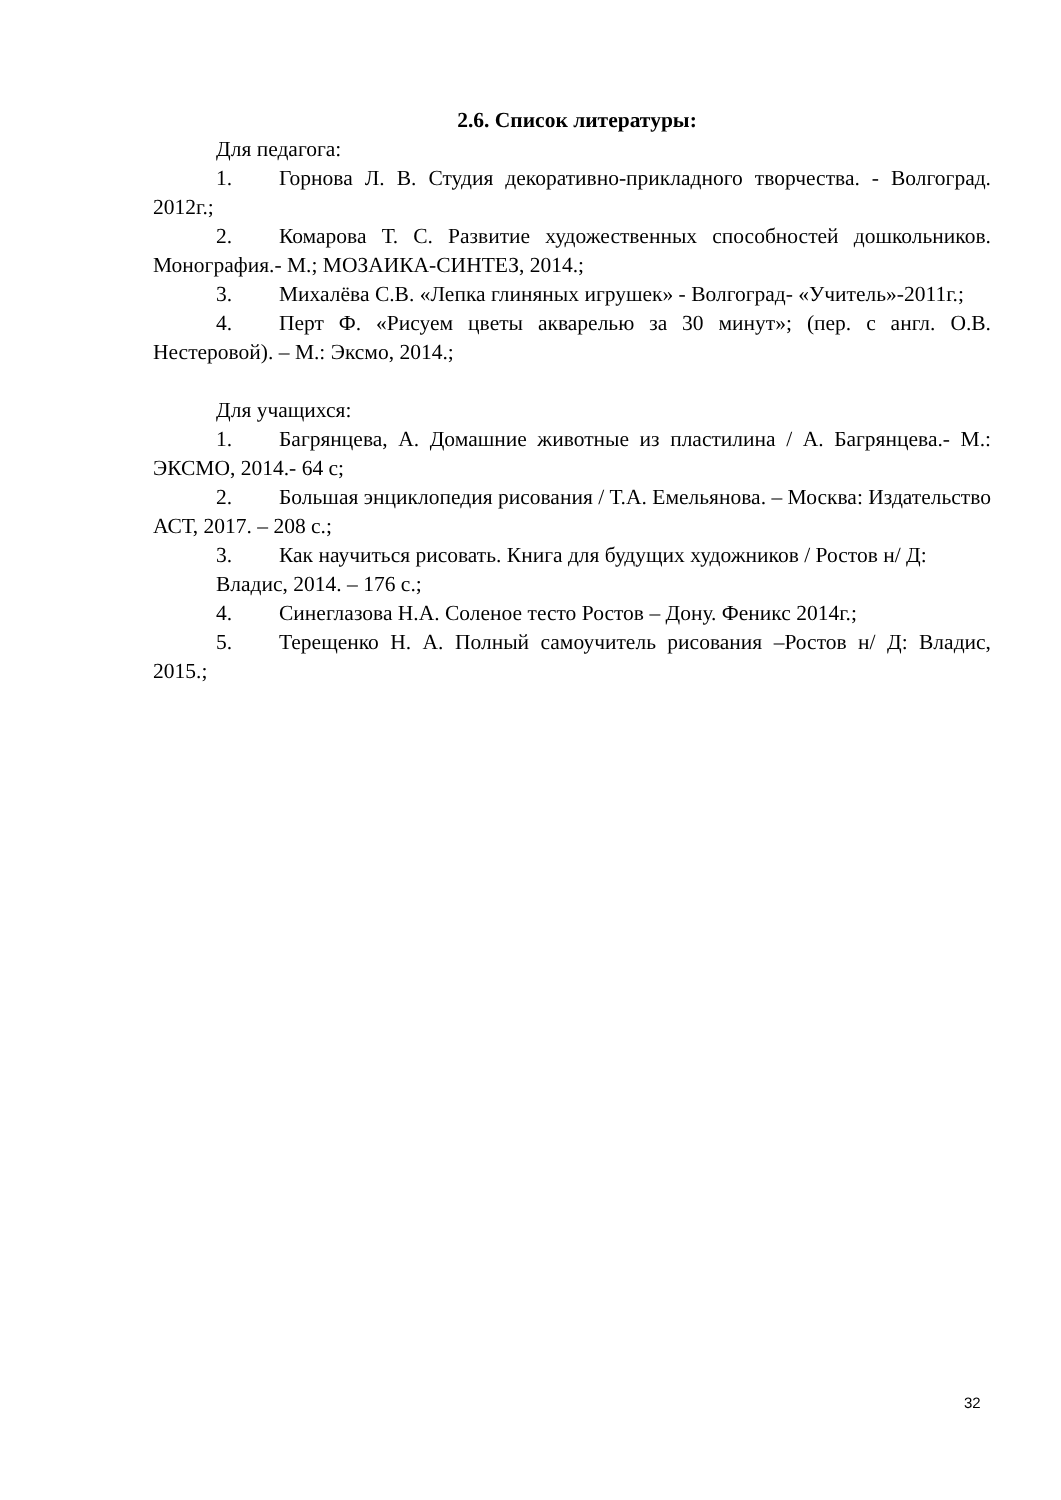2.6. Список литературы:
Для педагога:
1. Горнова Л. В. Студия декоративно-прикладного творчества. - Волгоград. 2012г.;
2. Комарова Т. С. Развитие художественных способностей дошкольников. Монография.- М.; МОЗАИКА-СИНТЕЗ, 2014.;
3. Михалёва С.В. «Лепка глиняных игрушек» - Волгоград- «Учитель»-2011г.;
4. Перт Ф. «Рисуем цветы акварелью за 30 минут»; (пер. с англ. О.В. Нестеровой). – М.: Эксмо, 2014.;
Для учащихся:
1. Багрянцева, А. Домашние животные из пластилина / А. Багрянцева.- М.: ЭКСМО, 2014.- 64 с;
2. Большая энциклопедия рисования / Т.А. Емельянова. – Москва: Издательство АСТ, 2017. – 208 с.;
3. Как научиться рисовать. Книга для будущих художников / Ростов н/ Д:
Владис, 2014. – 176 с.;
4. Синеглазова Н.А. Соленое тесто Ростов – Дону. Феникс 2014г.;
5. Терещенко Н. А. Полный самоучитель рисования –Ростов н/ Д: Владис, 2015.;
32